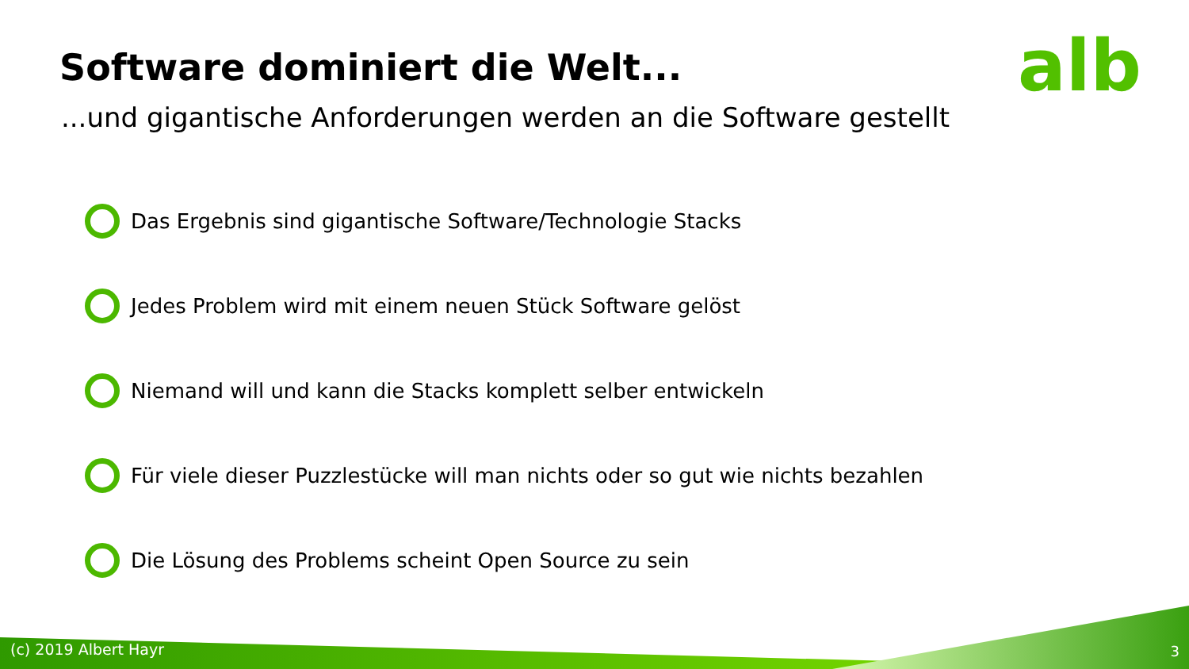Software dominiert die Welt... alb
...und gigantische Anforderungen werden an die Software gestellt
Das Ergebnis sind gigantische Software/Technologie Stacks
Jedes Problem wird mit einem neuen Stück Software gelöst
Niemand will und kann die Stacks komplett selber entwickeln
Für viele dieser Puzzlestücke will man nichts oder so gut wie nichts bezahlen
Die Lösung des Problems scheint Open Source zu sein
(c) 2019 Albert Hayr 3